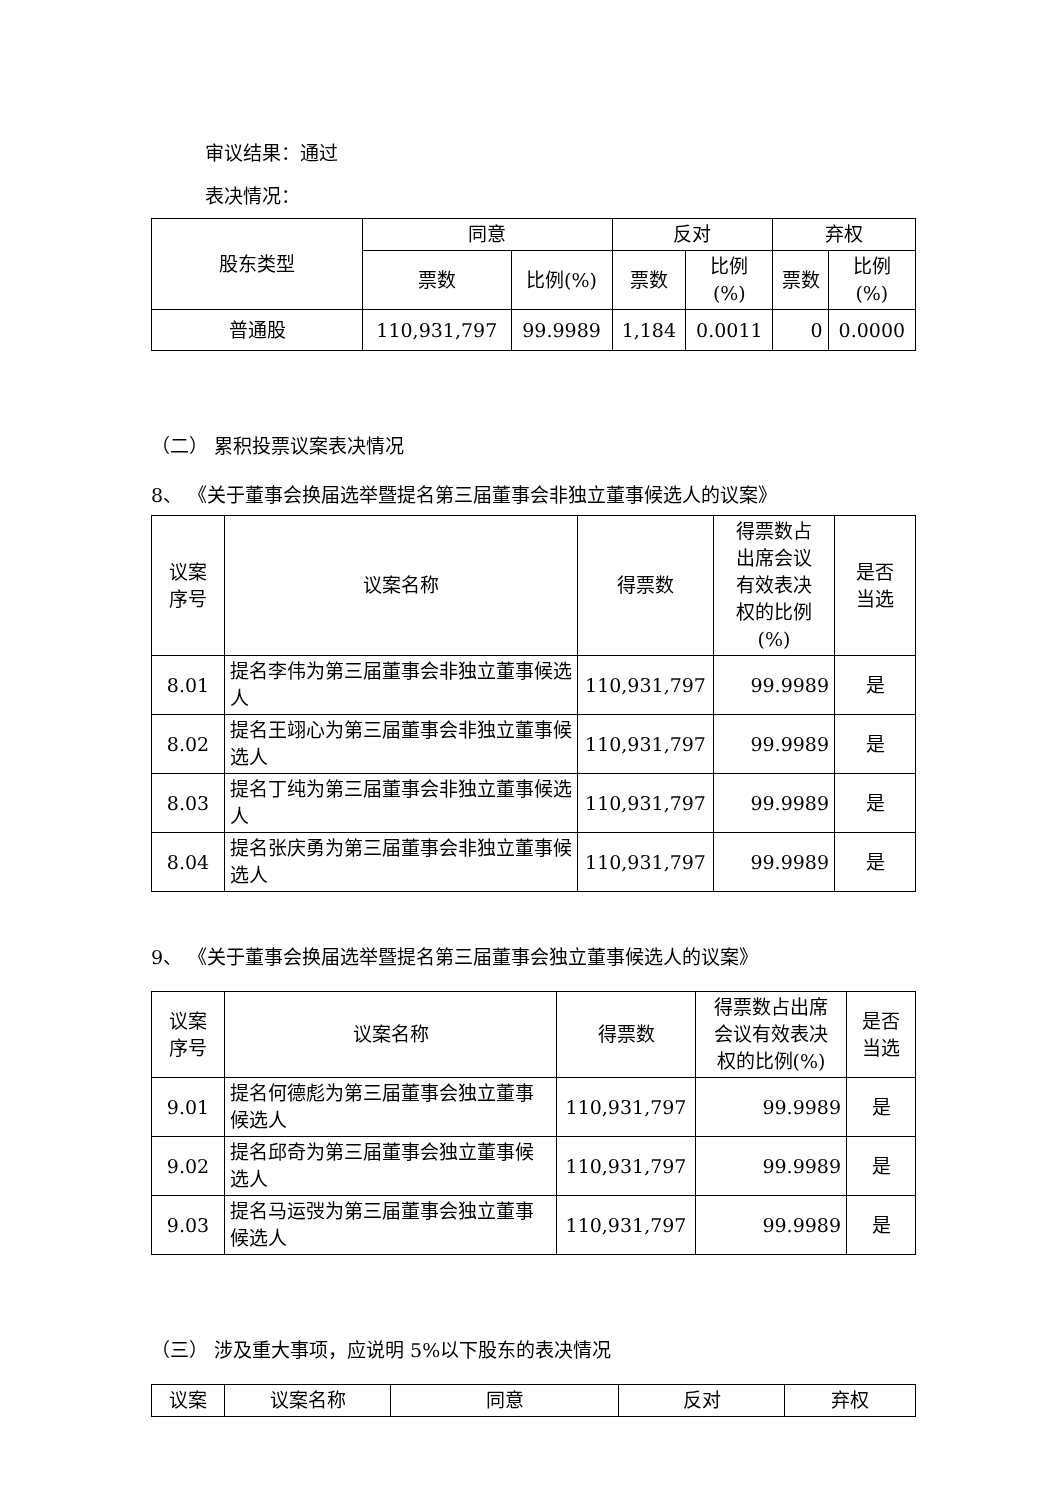审议结果：通过
表决情况：
| 股东类型 | 同意 | | 反对 | | 弃权 | |
| --- | --- | --- | --- | --- | --- | --- |
| | 票数 | 比例(%) | 票数 | 比例 (%) | 票数 | 比例 (%) |
| 普通股 | 110,931,797 | 99.9989 | 1,184 | 0.0011 | 0 | 0.0000 |
（二） 累积投票议案表决情况
8、 《关于董事会换届选举暨提名第三届董事会非独立董事候选人的议案》
| 议案 序号 | 议案名称 | 得票数 | 得票数占 出席会议 有效表决 权的比例 (%) | 是否 当选 |
| --- | --- | --- | --- | --- |
| 8.01 | 提名李伟为第三届董事会非独立董事候选人 | 110,931,797 | 99.9989 | 是 |
| 8.02 | 提名王翊心为第三届董事会非独立董事候选人 | 110,931,797 | 99.9989 | 是 |
| 8.03 | 提名丁纯为第三届董事会非独立董事候选人 | 110,931,797 | 99.9989 | 是 |
| 8.04 | 提名张庆勇为第三届董事会非独立董事候选人 | 110,931,797 | 99.9989 | 是 |
9、 《关于董事会换届选举暨提名第三届董事会独立董事候选人的议案》
| 议案 序号 | 议案名称 | 得票数 | 得票数占出席 会议有效表决 权的比例(%) | 是否 当选 |
| --- | --- | --- | --- | --- |
| 9.01 | 提名何德彪为第三届董事会独立董事候选人 | 110,931,797 | 99.9989 | 是 |
| 9.02 | 提名邱奇为第三届董事会独立董事候选人 | 110,931,797 | 99.9989 | 是 |
| 9.03 | 提名马运弢为第三届董事会独立董事候选人 | 110,931,797 | 99.9989 | 是 |
（三） 涉及重大事项，应说明 5%以下股东的表决情况
| 议案 | 议案名称 | 同意 | 反对 | 弃权 |
| --- | --- | --- | --- | --- |